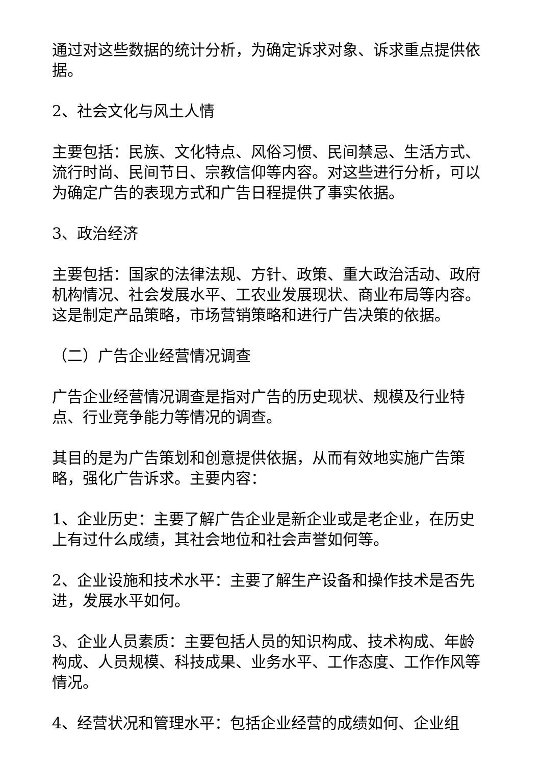通过对这些数据的统计分析，为确定诉求对象、诉求重点提供依据。
2、社会文化与风土人情
主要包括：民族、文化特点、风俗习惯、民间禁忌、生活方式、流行时尚、民间节日、宗教信仰等内容。对这些进行分析，可以为确定广告的表现方式和广告日程提供了事实依据。
3、政治经济
主要包括：国家的法律法规、方针、政策、重大政治活动、政府机构情况、社会发展水平、工农业发展现状、商业布局等内容。这是制定产品策略，市场营销策略和进行广告决策的依据。
（二）广告企业经营情况调查
广告企业经营情况调查是指对广告的历史现状、规模及行业特点、行业竞争能力等情况的调查。
其目的是为广告策划和创意提供依据，从而有效地实施广告策略，强化广告诉求。主要内容：
1、企业历史：主要了解广告企业是新企业或是老企业，在历史上有过什么成绩，其社会地位和社会声誉如何等。
2、企业设施和技术水平：主要了解生产设备和操作技术是否先进，发展水平如何。
3、企业人员素质：主要包括人员的知识构成、技术构成、年龄构成、人员规模、科技成果、业务水平、工作态度、工作作风等情况。
4、经营状况和管理水平：包括企业经营的成绩如何、企业组